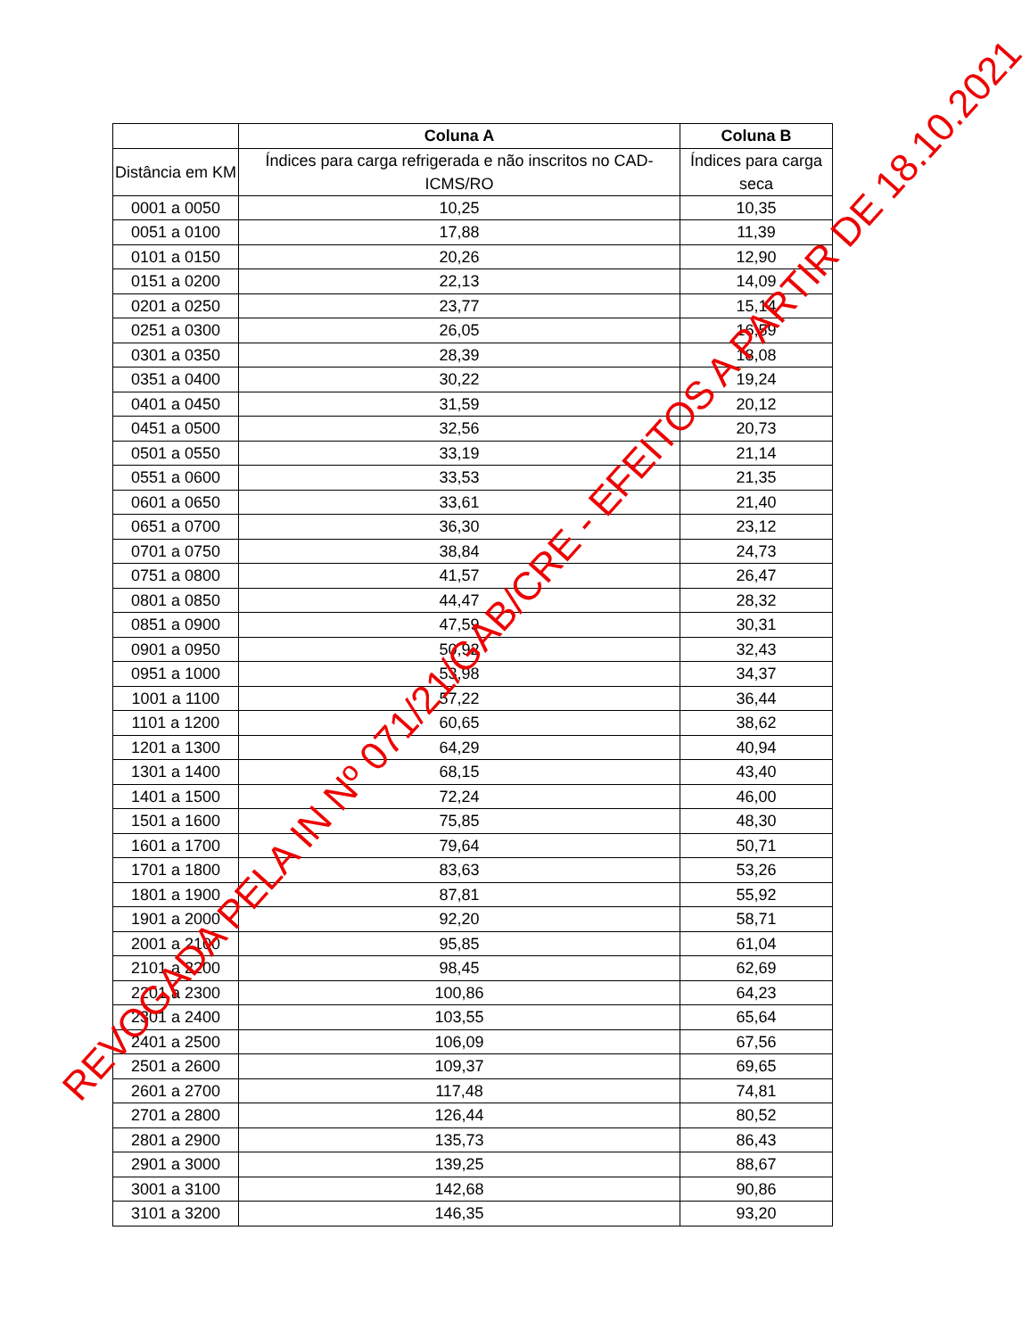| | Coluna A | Coluna B |
| --- | --- | --- |
| Distância em KM | Índices para carga refrigerada e não inscritos no CAD-ICMS/RO | Índices para carga seca |
| 0001 a 0050 | 10,25 | 10,35 |
| 0051 a 0100 | 17,88 | 11,39 |
| 0101 a 0150 | 20,26 | 12,90 |
| 0151 a 0200 | 22,13 | 14,09 |
| 0201 a 0250 | 23,77 | 15,14 |
| 0251 a 0300 | 26,05 | 16,59 |
| 0301 a 0350 | 28,39 | 18,08 |
| 0351 a 0400 | 30,22 | 19,24 |
| 0401 a 0450 | 31,59 | 20,12 |
| 0451 a 0500 | 32,56 | 20,73 |
| 0501 a 0550 | 33,19 | 21,14 |
| 0551 a 0600 | 33,53 | 21,35 |
| 0601 a 0650 | 33,61 | 21,40 |
| 0651 a 0700 | 36,30 | 23,12 |
| 0701 a 0750 | 38,84 | 24,73 |
| 0751 a 0800 | 41,57 | 26,47 |
| 0801 a 0850 | 44,47 | 28,32 |
| 0851 a 0900 | 47,59 | 30,31 |
| 0901 a 0950 | 50,92 | 32,43 |
| 0951 a 1000 | 53,98 | 34,37 |
| 1001 a 1100 | 57,22 | 36,44 |
| 1101 a 1200 | 60,65 | 38,62 |
| 1201 a 1300 | 64,29 | 40,94 |
| 1301 a 1400 | 68,15 | 43,40 |
| 1401 a 1500 | 72,24 | 46,00 |
| 1501 a 1600 | 75,85 | 48,30 |
| 1601 a 1700 | 79,64 | 50,71 |
| 1701 a 1800 | 83,63 | 53,26 |
| 1801 a 1900 | 87,81 | 55,92 |
| 1901 a 2000 | 92,20 | 58,71 |
| 2001 a 2100 | 95,85 | 61,04 |
| 2101 a 2200 | 98,45 | 62,69 |
| 2201 a 2300 | 100,86 | 64,23 |
| 2301 a 2400 | 103,55 | 65,64 |
| 2401 a 2500 | 106,09 | 67,56 |
| 2501 a 2600 | 109,37 | 69,65 |
| 2601 a 2700 | 117,48 | 74,81 |
| 2701 a 2800 | 126,44 | 80,52 |
| 2801 a 2900 | 135,73 | 86,43 |
| 2901 a 3000 | 139,25 | 88,67 |
| 3001 a 3100 | 142,68 | 90,86 |
| 3101 a 3200 | 146,35 | 93,20 |
REVOGADA PELA IN Nº 071/21/GAB/CRE - EFEITOS A PARTIR DE 18.10.2021